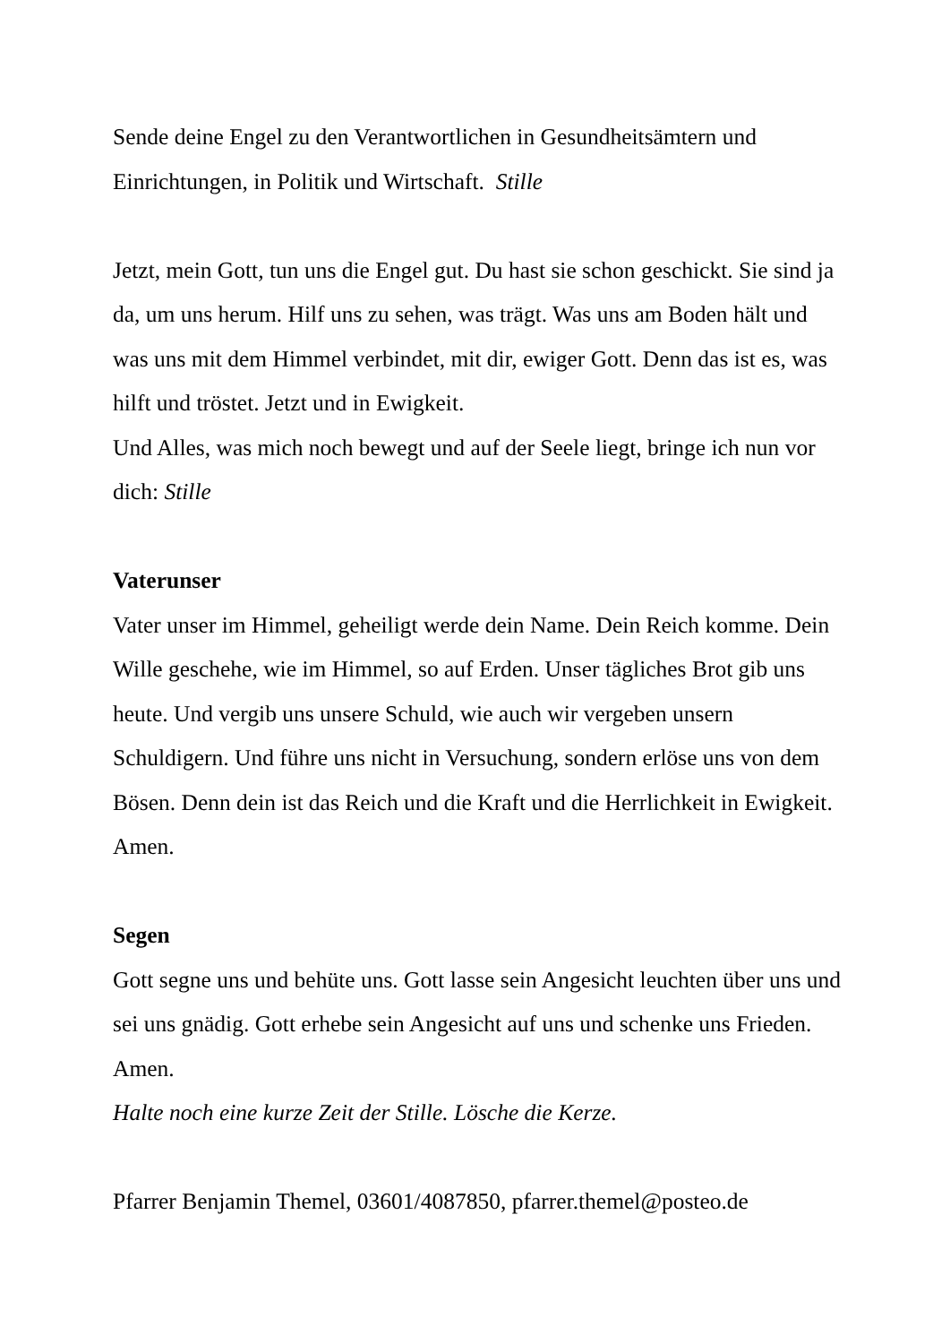Sende deine Engel zu den Verantwortlichen in Gesundheitsämtern und Einrichtungen, in Politik und Wirtschaft. Stille
Jetzt, mein Gott, tun uns die Engel gut. Du hast sie schon geschickt. Sie sind ja da, um uns herum. Hilf uns zu sehen, was trägt. Was uns am Boden hält und was uns mit dem Himmel verbindet, mit dir, ewiger Gott. Denn das ist es, was hilft und tröstet. Jetzt und in Ewigkeit.
Und Alles, was mich noch bewegt und auf der Seele liegt, bringe ich nun vor dich: Stille
Vaterunser
Vater unser im Himmel, geheiligt werde dein Name. Dein Reich komme. Dein Wille geschehe, wie im Himmel, so auf Erden. Unser tägliches Brot gib uns heute. Und vergib uns unsere Schuld, wie auch wir vergeben unsern Schuldigern. Und führe uns nicht in Versuchung, sondern erlöse uns von dem Bösen. Denn dein ist das Reich und die Kraft und die Herrlichkeit in Ewigkeit. Amen.
Segen
Gott segne uns und behüte uns. Gott lasse sein Angesicht leuchten über uns und sei uns gnädig. Gott erhebe sein Angesicht auf uns und schenke uns Frieden. Amen.
Halte noch eine kurze Zeit der Stille. Lösche die Kerze.
Pfarrer Benjamin Themel, 03601/4087850, pfarrer.themel@posteo.de